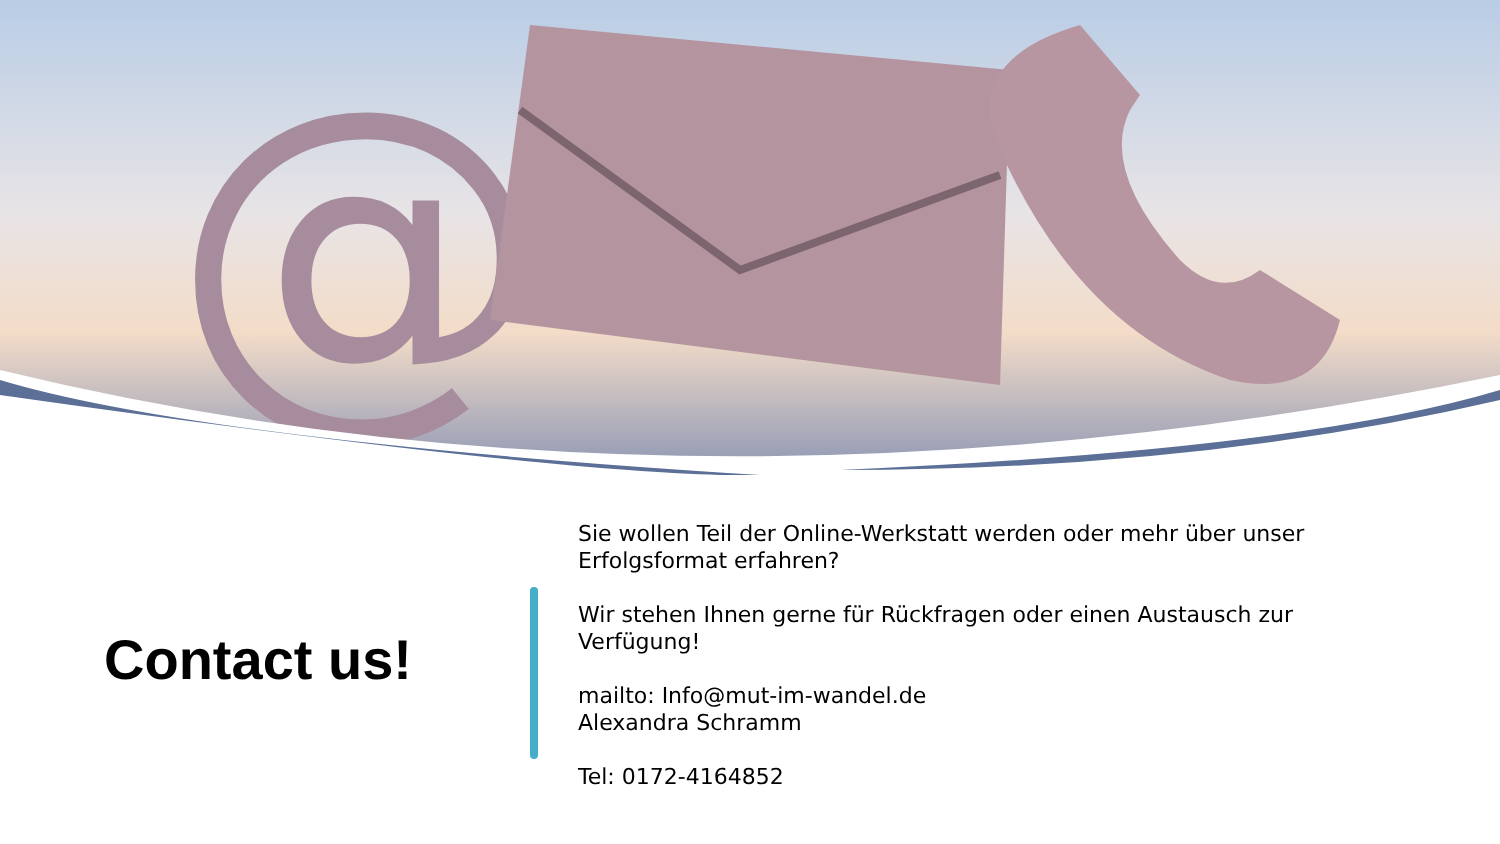@
Contact us!
Sie wollen Teil der Online-Werkstatt werden oder mehr über unser Erfolgsformat erfahren?
Wir stehen Ihnen gerne für Rückfragen oder einen Austausch zur Verfügung!
mailto: Info@mut-im-wandel.de
Alexandra Schramm
Tel: 0172-4164852